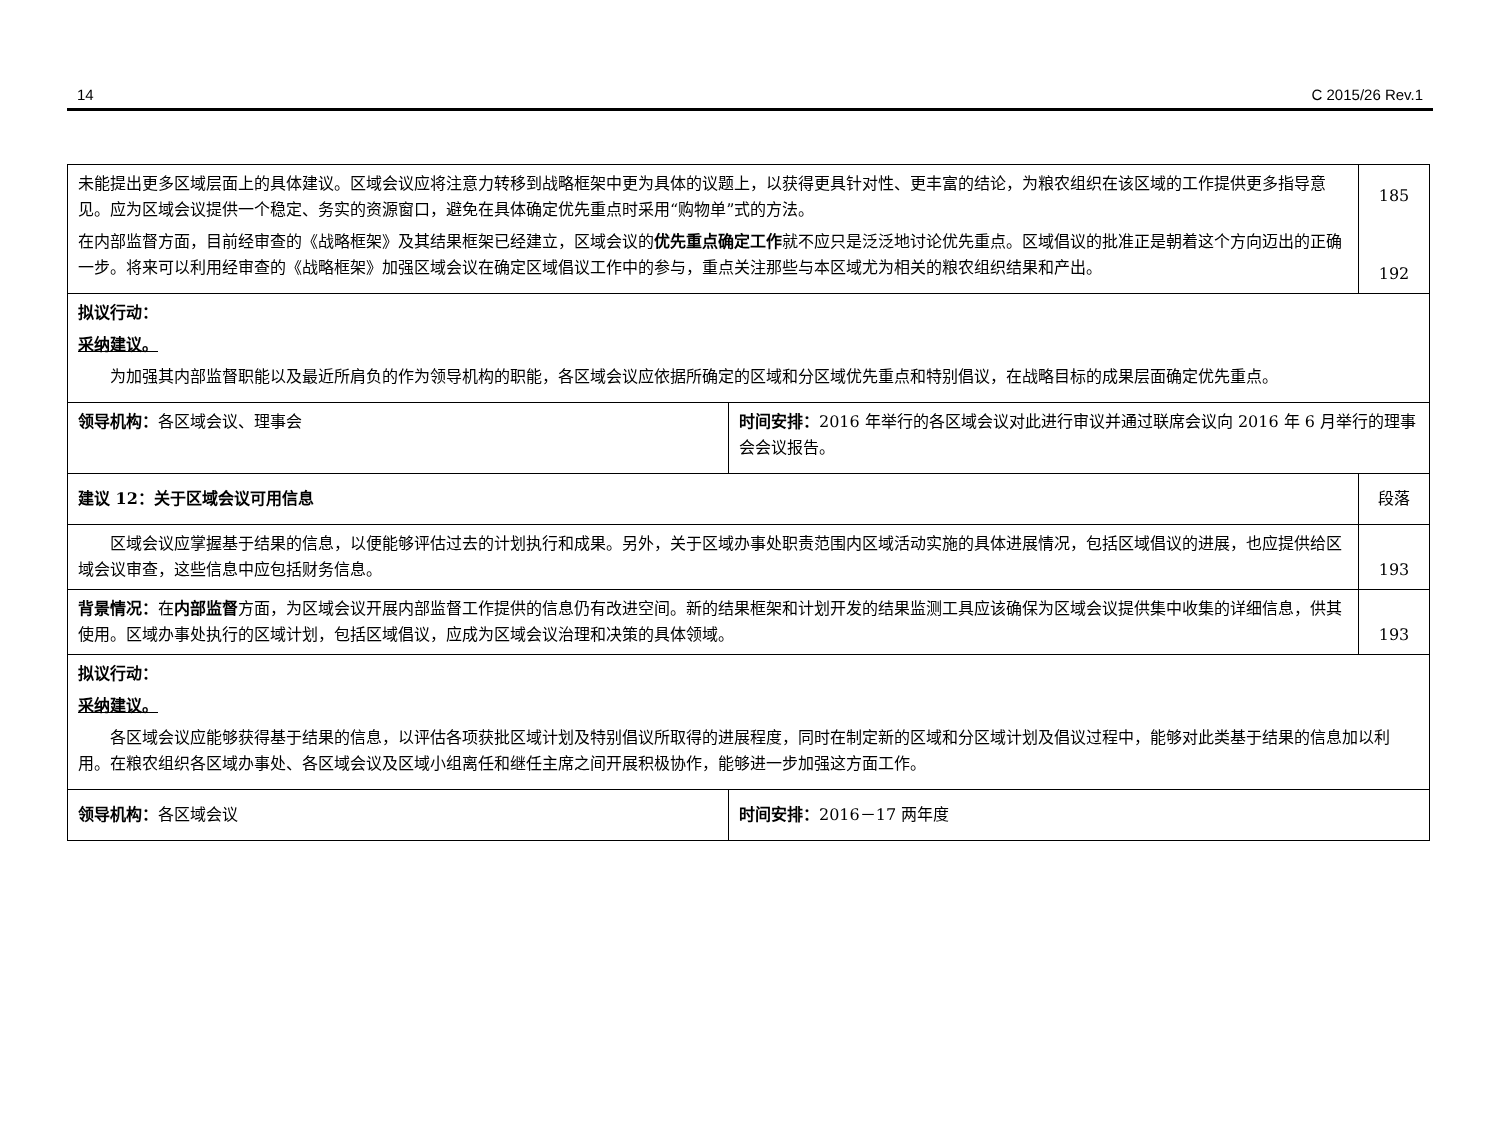14 C 2015/26 Rev.1
| 未能提出更多区域层面上的具体建议。区域会议应将注意力转移到战略框架中更为具体的议题上，以获得更具针对性、更丰富的结论，为粮农组织在该区域的工作提供更多指导意见。应为区域会议提供一个稳定、务实的资源窗口，避免在具体确定优先重点时采用“购物单”式的方法。 在内部监督方面，目前经审查的《战略框架》及其结果框架已经建立，区域会议的 优先重点确定工作 就不应只是泛泛地讨论优先重点。区域倡议的批准正是朝着这个方向迈出的正确一步。将来可以利用经审查的《战略框架》加强区域会议在确定区域倡议工作中的参与，重点关注那些与本区域尤为相关的粮农组织结果和产出。 | | 185 192 |
| 拟议行动： 采纳建议。 为加强其内部监督职能以及最近所肩负的作为领导机构的职能，各区域会议应依据所确定的区域和分区域优先重点和特别倡议，在战略目标的成果层面确定优先重点。 | | |
| 领导机构： 各区域会议、理事会 | 时间安排： 2016 年举行的各区域会议对此进行审议并通过联席会议向 2016 年 6 月举行的理事会会议报告。 | |
| 建议 12：关于区域会议可用信息 | | 段落 |
| 区域会议应掌握基于结果的信息，以便能够评估过去的计划执行和成果。另外，关于区域办事处职责范围内区域活动实施的具体进展情况，包括区域倡议的进展，也应提供给区域会议审查，这些信息中应包括财务信息。 | | 193 |
| 背景情况： 在 内部监督 方面，为区域会议开展内部监督工作提供的信息仍有改进空间。新的结果框架和计划开发的结果监测工具应该确保为区域会议提供集中收集的详细信息，供其使用。区域办事处执行的区域计划，包括区域倡议，应成为区域会议治理和决策的具体领域。 | | 193 |
| 拟议行动： 采纳建议。 各区域会议应能够获得基于结果的信息，以评估各项获批区域计划及特别倡议所取得的进展程度，同时在制定新的区域和分区域计划及倡议过程中，能够对此类基于结果的信息加以利用。在粮农组织各区域办事处、各区域会议及区域小组离任和继任主席之间开展积极协作，能够进一步加强这方面工作。 | | |
| 领导机构： 各区域会议 | 时间安排： 2016－17 两年度 | |